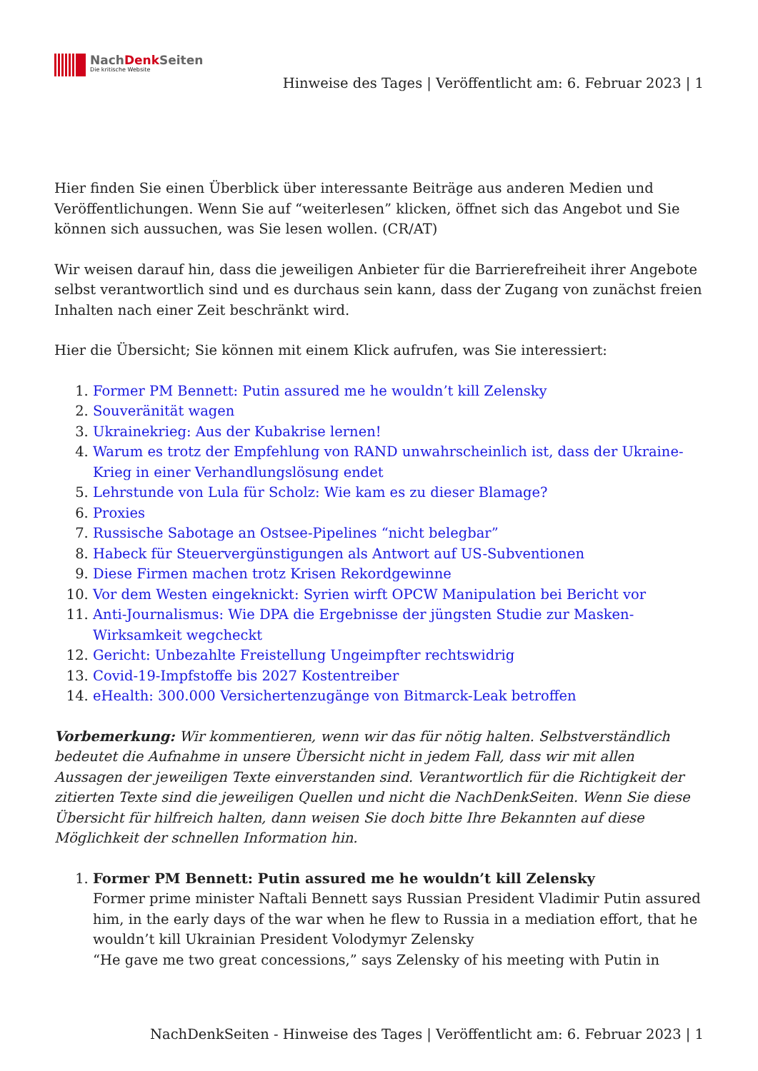NachDenk Seiten
Die kritische Website
Hinweise des Tages | Veröffentlicht am: 6. Februar 2023 | 1
Hier finden Sie einen Überblick über interessante Beiträge aus anderen Medien und Veröffentlichungen. Wenn Sie auf “weiterlesen” klicken, öffnet sich das Angebot und Sie können sich aussuchen, was Sie lesen wollen. (CR/AT)
Wir weisen darauf hin, dass die jeweiligen Anbieter für die Barrierefreiheit ihrer Angebote selbst verantwortlich sind und es durchaus sein kann, dass der Zugang von zunächst freien Inhalten nach einer Zeit beschränkt wird.
Hier die Übersicht; Sie können mit einem Klick aufrufen, was Sie interessiert:
1. Former PM Bennett: Putin assured me he wouldn’t kill Zelensky
2. Souveränität wagen
3. Ukrainekrieg: Aus der Kubakrise lernen!
4. Warum es trotz der Empfehlung von RAND unwahrscheinlich ist, dass der Ukraine-Krieg in einer Verhandlungslösung endet
5. Lehrstunde von Lula für Scholz: Wie kam es zu dieser Blamage?
6. Proxies
7. Russische Sabotage an Ostsee-Pipelines “nicht belegbar”
8. Habeck für Steuervergünstigungen als Antwort auf US-Subventionen
9. Diese Firmen machen trotz Krisen Rekordgewinne
10. Vor dem Westen eingeknickt: Syrien wirft OPCW Manipulation bei Bericht vor
11. Anti-Journalismus: Wie DPA die Ergebnisse der jüngsten Studie zur Masken-Wirksamkeit wegcheckt
12. Gericht: Unbezahlte Freistellung Ungeimpfter rechtswidrig
13. Covid-19-Impfstoffe bis 2027 Kostentreiber
14. eHealth: 300.000 Versichertenzugänge von Bitmarck-Leak betroffen
Vorbemerkung: Wir kommentieren, wenn wir das für nötig halten. Selbstverständlich bedeutet die Aufnahme in unsere Übersicht nicht in jedem Fall, dass wir mit allen Aussagen der jeweiligen Texte einverstanden sind. Verantwortlich für die Richtigkeit der zitierten Texte sind die jeweiligen Quellen und nicht die NachDenkSeiten. Wenn Sie diese Übersicht für hilfreich halten, dann weisen Sie doch bitte Ihre Bekannten auf diese Möglichkeit der schnellen Information hin.
1. Former PM Bennett: Putin assured me he wouldn’t kill Zelensky
Former prime minister Naftali Bennett says Russian President Vladimir Putin assured him, in the early days of the war when he flew to Russia in a mediation effort, that he wouldn’t kill Ukrainian President Volodymyr Zelensky
“He gave me two great concessions,” says Zelensky of his meeting with Putin in
NachDenkSeiten - Hinweise des Tages | Veröffentlicht am: 6. Februar 2023 | 1